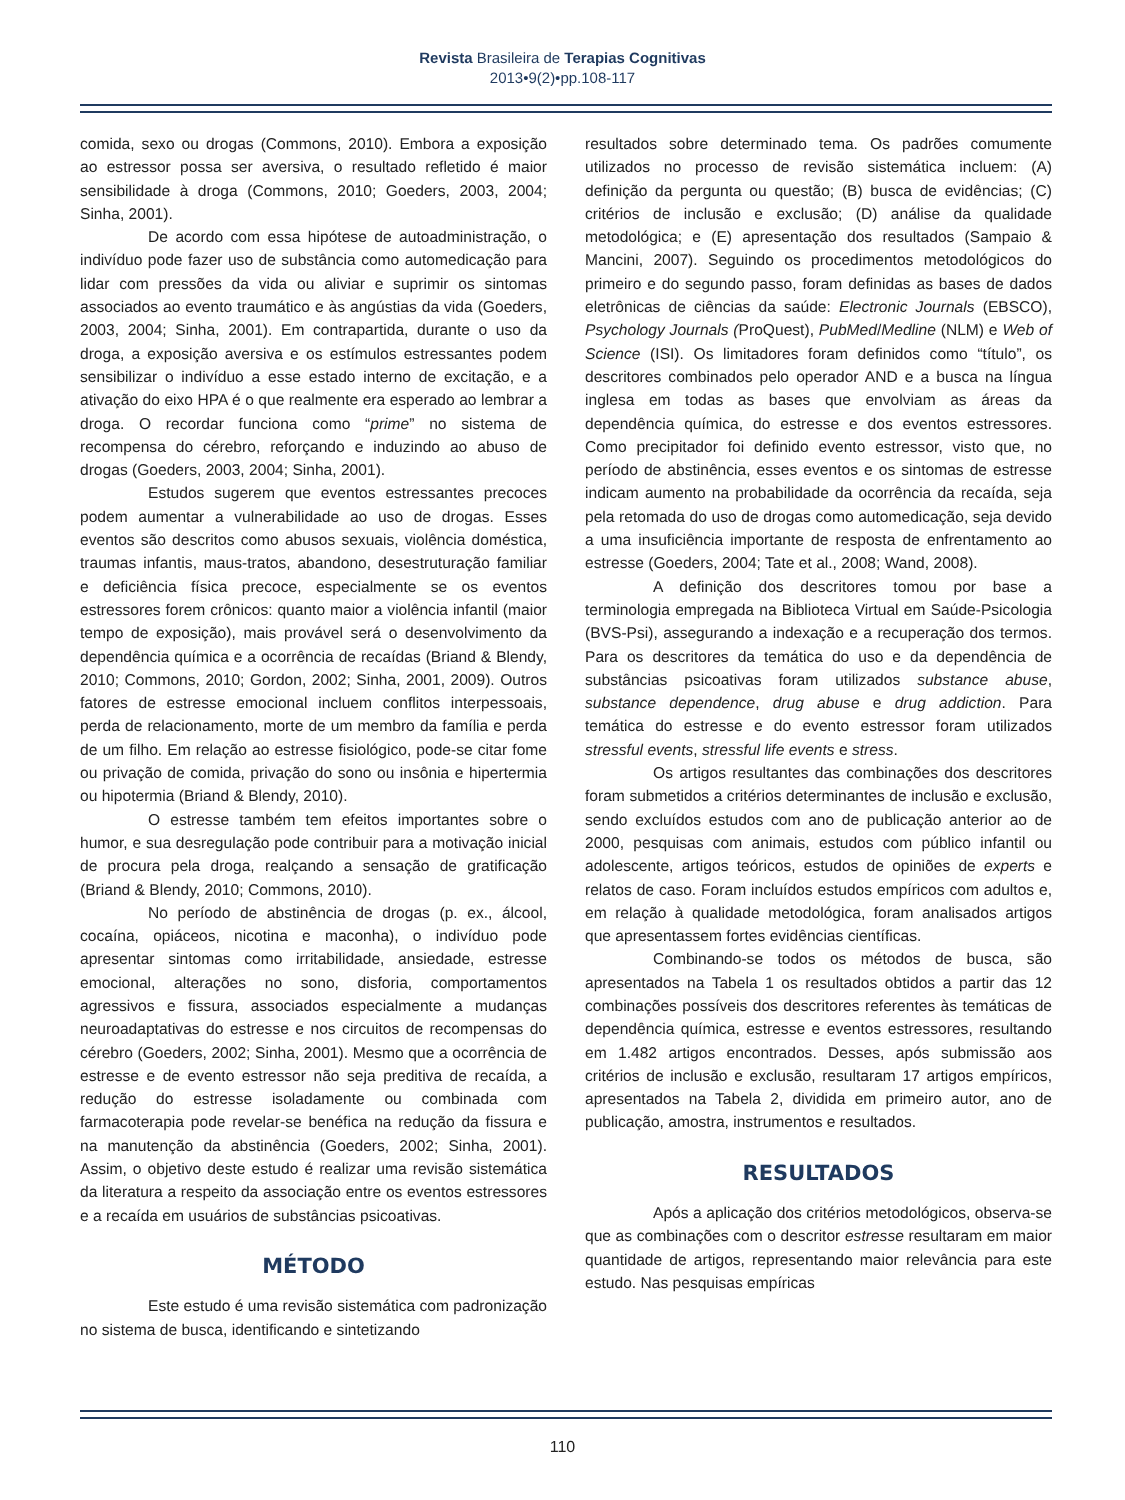Revista Brasileira de Terapias Cognitivas
2013•9(2)•pp.108-117
comida, sexo ou drogas (Commons, 2010). Embora a exposição ao estressor possa ser aversiva, o resultado refletido é maior sensibilidade à droga (Commons, 2010; Goeders, 2003, 2004; Sinha, 2001).
De acordo com essa hipótese de autoadministração, o indivíduo pode fazer uso de substância como automedicação para lidar com pressões da vida ou aliviar e suprimir os sintomas associados ao evento traumático e às angústias da vida (Goeders, 2003, 2004; Sinha, 2001). Em contrapartida, durante o uso da droga, a exposição aversiva e os estímulos estressantes podem sensibilizar o indivíduo a esse estado interno de excitação, e a ativação do eixo HPA é o que realmente era esperado ao lembrar a droga. O recordar funciona como “prime” no sistema de recompensa do cérebro, reforçando e induzindo ao abuso de drogas (Goeders, 2003, 2004; Sinha, 2001).
Estudos sugerem que eventos estressantes precoces podem aumentar a vulnerabilidade ao uso de drogas. Esses eventos são descritos como abusos sexuais, violência doméstica, traumas infantis, maus-tratos, abandono, desestruturação familiar e deficiência física precoce, especialmente se os eventos estressores forem crônicos: quanto maior a violência infantil (maior tempo de exposição), mais provável será o desenvolvimento da dependência química e a ocorrência de recaídas (Briand & Blendy, 2010; Commons, 2010; Gordon, 2002; Sinha, 2001, 2009). Outros fatores de estresse emocional incluem conflitos interpessoais, perda de relacionamento, morte de um membro da família e perda de um filho. Em relação ao estresse fisiológico, pode-se citar fome ou privação de comida, privação do sono ou insônia e hipertermia ou hipotermia (Briand & Blendy, 2010).
O estresse também tem efeitos importantes sobre o humor, e sua desregulação pode contribuir para a motivação inicial de procura pela droga, realçando a sensação de gratificação (Briand & Blendy, 2010; Commons, 2010).
No período de abstinência de drogas (p. ex., álcool, cocaína, opiáceos, nicotina e maconha), o indivíduo pode apresentar sintomas como irritabilidade, ansiedade, estresse emocional, alterações no sono, disforia, comportamentos agressivos e fissura, associados especialmente a mudanças neuroadaptativas do estresse e nos circuitos de recompensas do cérebro (Goeders, 2002; Sinha, 2001). Mesmo que a ocorrência de estresse e de evento estressor não seja preditiva de recaída, a redução do estresse isoladamente ou combinada com farmacoterapia pode revelar-se benéfica na redução da fissura e na manutenção da abstinência (Goeders, 2002; Sinha, 2001). Assim, o objetivo deste estudo é realizar uma revisão sistemática da literatura a respeito da associação entre os eventos estressores e a recaída em usuários de substâncias psicoativas.
MÉTODO
Este estudo é uma revisão sistemática com padronização no sistema de busca, identificando e sintetizando
resultados sobre determinado tema. Os padrões comumente utilizados no processo de revisão sistemática incluem: (A) definição da pergunta ou questão; (B) busca de evidências; (C) critérios de inclusão e exclusão; (D) análise da qualidade metodológica; e (E) apresentação dos resultados (Sampaio & Mancini, 2007). Seguindo os procedimentos metodológicos do primeiro e do segundo passo, foram definidas as bases de dados eletrônicas de ciências da saúde: Electronic Journals (EBSCO), Psychology Journals (ProQuest), PubMed/Medline (NLM) e Web of Science (ISI). Os limitadores foram definidos como “título”, os descritores combinados pelo operador AND e a busca na língua inglesa em todas as bases que envolviam as áreas da dependência química, do estresse e dos eventos estressores. Como precipitador foi definido evento estressor, visto que, no período de abstinência, esses eventos e os sintomas de estresse indicam aumento na probabilidade da ocorrência da recaída, seja pela retomada do uso de drogas como automedicação, seja devido a uma insuficiência importante de resposta de enfrentamento ao estresse (Goeders, 2004; Tate et al., 2008; Wand, 2008).
A definição dos descritores tomou por base a terminologia empregada na Biblioteca Virtual em Saúde-Psicologia (BVS-Psi), assegurando a indexação e a recuperação dos termos. Para os descritores da temática do uso e da dependência de substâncias psicoativas foram utilizados substance abuse, substance dependence, drug abuse e drug addiction. Para temática do estresse e do evento estressor foram utilizados stressful events, stressful life events e stress.
Os artigos resultantes das combinações dos descritores foram submetidos a critérios determinantes de inclusão e exclusão, sendo excluídos estudos com ano de publicação anterior ao de 2000, pesquisas com animais, estudos com público infantil ou adolescente, artigos teóricos, estudos de opiniões de experts e relatos de caso. Foram incluídos estudos empíricos com adultos e, em relação à qualidade metodológica, foram analisados artigos que apresentassem fortes evidências científicas.
Combinando-se todos os métodos de busca, são apresentados na Tabela 1 os resultados obtidos a partir das 12 combinações possíveis dos descritores referentes às temáticas de dependência química, estresse e eventos estressores, resultando em 1.482 artigos encontrados. Desses, após submissão aos critérios de inclusão e exclusão, resultaram 17 artigos empíricos, apresentados na Tabela 2, dividida em primeiro autor, ano de publicação, amostra, instrumentos e resultados.
RESULTADOS
Após a aplicação dos critérios metodológicos, observa-se que as combinações com o descritor estresse resultaram em maior quantidade de artigos, representando maior relevância para este estudo. Nas pesquisas empíricas
110